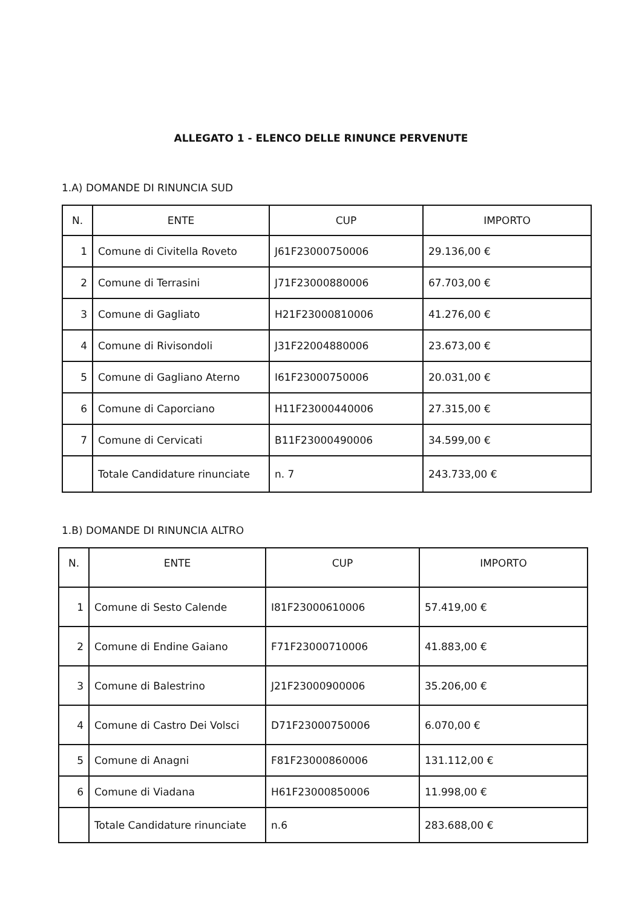ALLEGATO 1 - ELENCO DELLE RINUNCE PERVENUTE
1.A) DOMANDE DI RINUNCIA SUD
| N. | ENTE | CUP | IMPORTO |
| --- | --- | --- | --- |
| 1 | Comune di Civitella Roveto | J61F23000750006 | 29.136,00 € |
| 2 | Comune di Terrasini | J71F23000880006 | 67.703,00 € |
| 3 | Comune di Gagliato | H21F23000810006 | 41.276,00 € |
| 4 | Comune di Rivisondoli | J31F22004880006 | 23.673,00 € |
| 5 | Comune di Gagliano Aterno | I61F23000750006 | 20.031,00 € |
| 6 | Comune di Caporciano | H11F23000440006 | 27.315,00 € |
| 7 | Comune di Cervicati | B11F23000490006 | 34.599,00 € |
| | Totale Candidature rinunciate | n. 7 | 243.733,00 € |
1.B) DOMANDE DI RINUNCIA ALTRO
| N. | ENTE | CUP | IMPORTO |
| --- | --- | --- | --- |
| 1 | Comune di Sesto Calende | I81F23000610006 | 57.419,00 € |
| 2 | Comune di Endine Gaiano | F71F23000710006 | 41.883,00 € |
| 3 | Comune di Balestrino | J21F23000900006 | 35.206,00 € |
| 4 | Comune di Castro Dei Volsci | D71F23000750006 | 6.070,00 € |
| 5 | Comune di Anagni | F81F23000860006 | 131.112,00 € |
| 6 | Comune di Viadana | H61F23000850006 | 11.998,00 € |
| | Totale Candidature rinunciate | n.6 | 283.688,00 € |